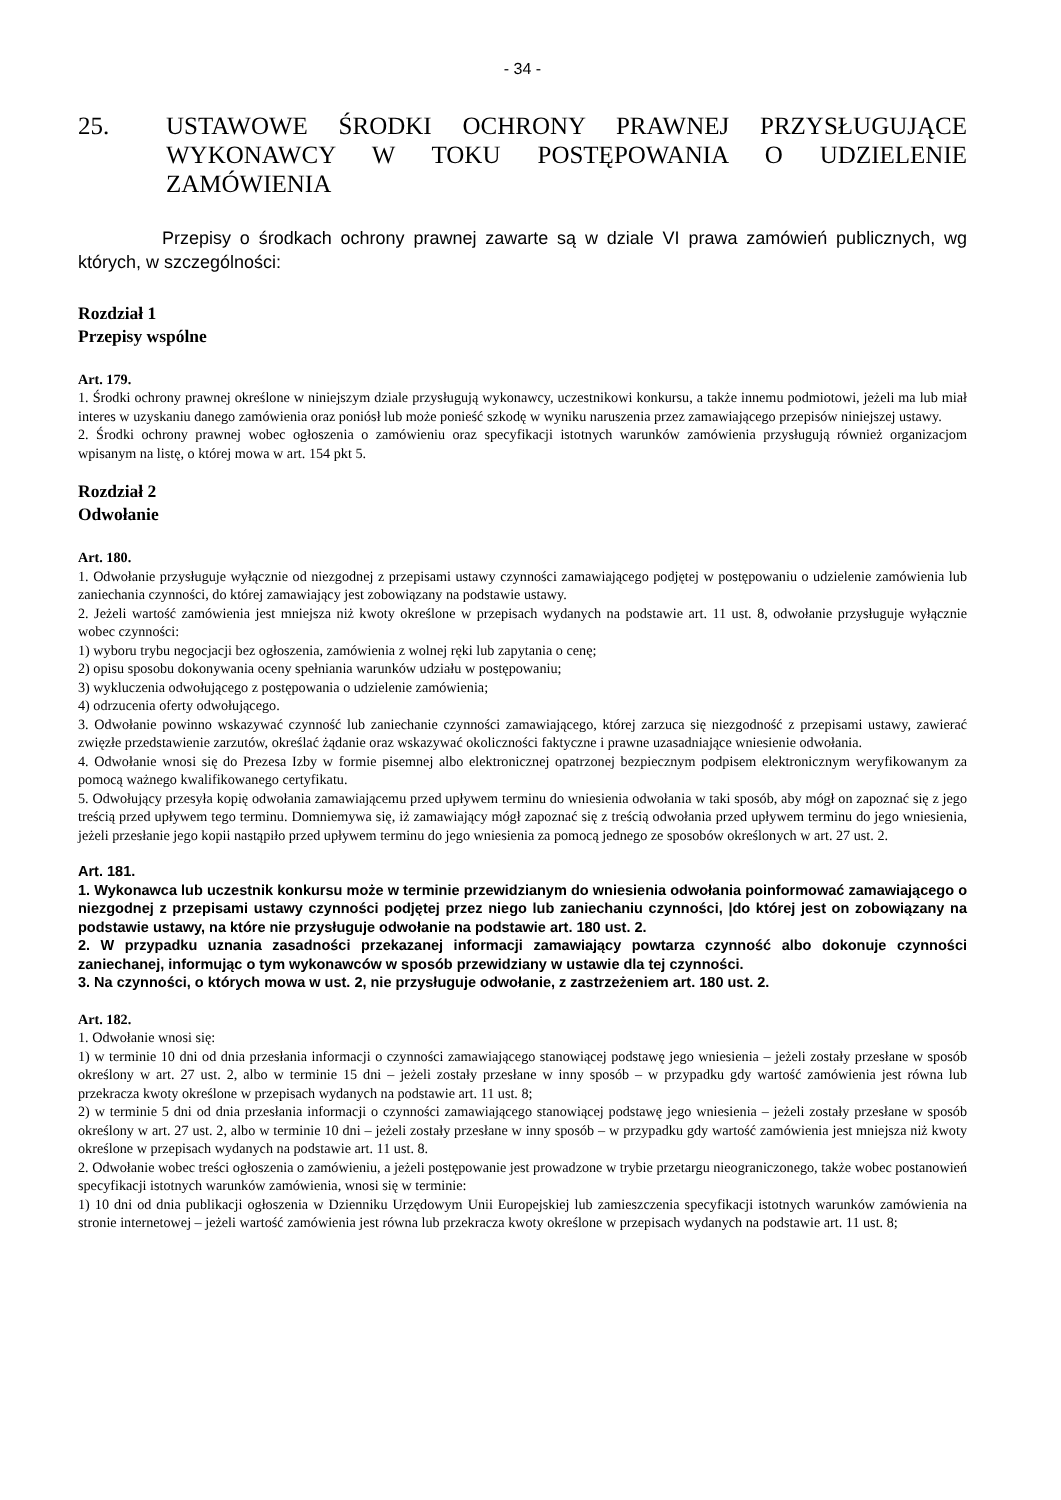- 34 -
25. USTAWOWE ŚRODKI OCHRONY PRAWNEJ PRZYSŁUGUJĄCE WYKONAWCY W TOKU POSTĘPOWANIA O UDZIELENIE ZAMÓWIENIA
Przepisy o środkach ochrony prawnej zawarte są w dziale VI prawa zamówień publicznych, wg których, w szczególności:
Rozdział 1
Przepisy wspólne
Art. 179.
1. Środki ochrony prawnej określone w niniejszym dziale przysługują wykonawcy, uczestnikowi konkursu, a także innemu podmiotowi, jeżeli ma lub miał interes w uzyskaniu danego zamówienia oraz poniósł lub może ponieść szkodę w wyniku naruszenia przez zamawiającego przepisów niniejszej ustawy.
2. Środki ochrony prawnej wobec ogłoszenia o zamówieniu oraz specyfikacji istotnych warunków zamówienia przysługują również organizacjom wpisanym na listę, o której mowa w art. 154 pkt 5.
Rozdział 2
Odwołanie
Art. 180.
1. Odwołanie przysługuje wyłącznie od niezgodnej z przepisami ustawy czynności zamawiającego podjętej w postępowaniu o udzielenie zamówienia lub zaniechania czynności, do której zamawiający jest zobowiązany na podstawie ustawy.
2. Jeżeli wartość zamówienia jest mniejsza niż kwoty określone w przepisach wydanych na podstawie art. 11 ust. 8, odwołanie przysługuje wyłącznie wobec czynności:
1) wyboru trybu negocjacji bez ogłoszenia, zamówienia z wolnej ręki lub zapytania o cenę;
2) opisu sposobu dokonywania oceny spełniania warunków udziału w postępowaniu;
3) wykluczenia odwołującego z postępowania o udzielenie zamówienia;
4) odrzucenia oferty odwołującego.
3. Odwołanie powinno wskazywać czynność lub zaniechanie czynności zamawiającego, której zarzuca się niezgodność z przepisami ustawy, zawierać zwięzłe przedstawienie zarzutów, określać żądanie oraz wskazywać okoliczności faktyczne i prawne uzasadniające wniesienie odwołania.
4. Odwołanie wnosi się do Prezesa Izby w formie pisemnej albo elektronicznej opatrzonej bezpiecznym podpisem elektronicznym weryfikowanym za pomocą ważnego kwalifikowanego certyfikatu.
5. Odwołujący przesyła kopię odwołania zamawiającemu przed upływem terminu do wniesienia odwołania w taki sposób, aby mógł on zapoznać się z jego treścią przed upływem tego terminu. Domniemywa się, iż zamawiający mógł zapoznać się z treścią odwołania przed upływem terminu do jego wniesienia, jeżeli przesłanie jego kopii nastąpiło przed upływem terminu do jego wniesienia za pomocą jednego ze sposobów określonych w art. 27 ust. 2.
Art. 181.
1. Wykonawca lub uczestnik konkursu może w terminie przewidzianym do wniesienia odwołania poinformować zamawiającego o niezgodnej z przepisami ustawy czynności podjętej przez niego lub zaniechaniu czynności, |do której jest on zobowiązany na podstawie ustawy, na które nie przysługuje odwołanie na podstawie art. 180 ust. 2.
2. W przypadku uznania zasadności przekazanej informacji zamawiający powtarza czynność albo dokonuje czynności zaniechanej, informując o tym wykonawców w sposób przewidziany w ustawie dla tej czynności.
3. Na czynności, o których mowa w ust. 2, nie przysługuje odwołanie, z zastrzeżeniem art. 180 ust. 2.
Art. 182.
1. Odwołanie wnosi się:
1) w terminie 10 dni od dnia przesłania informacji o czynności zamawiającego stanowiącej podstawę jego wniesienia – jeżeli zostały przesłane w sposób określony w art. 27 ust. 2, albo w terminie 15 dni – jeżeli zostały przesłane w inny sposób – w przypadku gdy wartość zamówienia jest równa lub przekracza kwoty określone w przepisach wydanych na podstawie art. 11 ust. 8;
2) w terminie 5 dni od dnia przesłania informacji o czynności zamawiającego stanowiącej podstawę jego wniesienia – jeżeli zostały przesłane w sposób określony w art. 27 ust. 2, albo w terminie 10 dni – jeżeli zostały przesłane w inny sposób – w przypadku gdy wartość zamówienia jest mniejsza niż kwoty określone w przepisach wydanych na podstawie art. 11 ust. 8.
2. Odwołanie wobec treści ogłoszenia o zamówieniu, a jeżeli postępowanie jest prowadzone w trybie przetargu nieograniczonego, także wobec postanowień specyfikacji istotnych warunków zamówienia, wnosi się w terminie:
1) 10 dni od dnia publikacji ogłoszenia w Dzienniku Urzędowym Unii Europejskiej lub zamieszczenia specyfikacji istotnych warunków zamówienia na stronie internetowej – jeżeli wartość zamówienia jest równa lub przekracza kwoty określone w przepisach wydanych na podstawie art. 11 ust. 8;